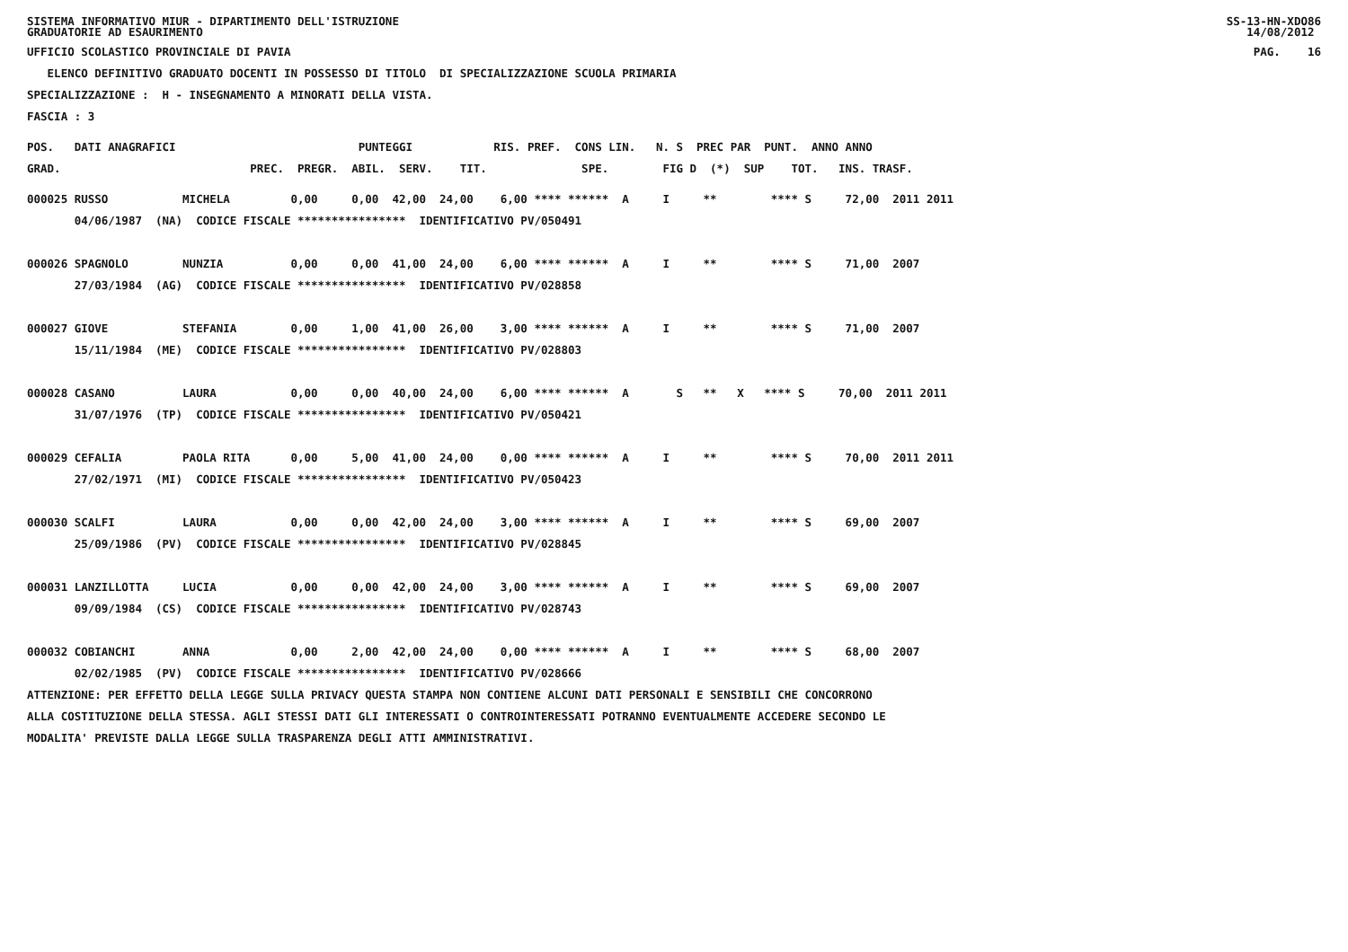SISTEMA INFORMATIVO MIUR - DIPARTIMENTO DELL'ISTRUZIONE GRADUATORIE AD ESAURIMENTO SS-13-HN-XDO86 14/08/2012
UFFICIO SCOLASTICO PROVINCIALE DI PAVIA PAG. 16
ELENCO DEFINITIVO GRADUATO DOCENTI IN POSSESSO DI TITOLO DI SPECIALIZZAZIONE SCUOLA PRIMARIA
SPECIALIZZAZIONE : H - INSEGNAMENTO A MINORATI DELLA VISTA.
FASCIA : 3
POS. DATI ANAGRAFICI PUNTEGGI RIS. PREF. CONS LIN. N. S PREC PAR PUNT. ANNO ANNO
GRAD. PREC. PREGR. ABIL. SERV. TIT. SPE. FIG D (*) SUP TOT. INS. TRASF.
000025 RUSSO MICHELA 0,00 0,00 42,00 24,00 6,00 **** ****** A I ** **** S 72,00 2011 2011 04/06/1987 (NA) CODICE FISCALE **************** IDENTIFICATIVO PV/050491 000026 SPAGNOLO NUNZIA 0,00 0,00 41,00 24,00 6,00 **** ****** A I ** **** S 71,00 2007 27/03/1984 (AG) CODICE FISCALE **************** IDENTIFICATIVO PV/028858 000027 GIOVE STEFANIA 0,00 1,00 41,00 26,00 3,00 **** ****** A I ** **** S 71,00 2007 15/11/1984 (ME) CODICE FISCALE **************** IDENTIFICATIVO PV/028803 000028 CASANO LAURA 0,00 0,00 40,00 24,00 6,00 **** ****** A S ** X **** S 70,00 2011 2011 31/07/1976 (TP) CODICE FISCALE **************** IDENTIFICATIVO PV/050421 000029 CEFALIA PAOLA RITA 0,00 5,00 41,00 24,00 0,00 **** ****** A I ** **** S 70,00 2011 2011 27/02/1971 (MI) CODICE FISCALE **************** IDENTIFICATIVO PV/050423 000030 SCALFI LAURA 0,00 0,00 42,00 24,00 3,00 **** ****** A I ** **** S 69,00 2007 25/09/1986 (PV) CODICE FISCALE **************** IDENTIFICATIVO PV/028845 000031 LANZILLOTTA LUCIA 0,00 0,00 42,00 24,00 3,00 **** ****** A I ** **** S 69,00 2007 09/09/1984 (CS) CODICE FISCALE **************** IDENTIFICATIVO PV/028743 000032 COBIANCHI ANNA 0,00 2,00 42,00 24,00 0,00 **** ****** A I ** **** S 68,00 2007 02/02/1985 (PV) CODICE FISCALE **************** IDENTIFICATIVO PV/028666
ATTENZIONE: PER EFFETTO DELLA LEGGE SULLA PRIVACY QUESTA STAMPA NON CONTIENE ALCUNI DATI PERSONALI E SENSIBILI CHE CONCORRONO ALLA COSTITUZIONE DELLA STESSA. AGLI STESSI DATI GLI INTERESSATI O CONTROINTERESSATI POTRANNO EVENTUALMENTE ACCEDERE SECONDO LE MODALITA' PREVISTE DALLA LEGGE SULLA TRASPARENZA DEGLI ATTI AMMINISTRATIVI.